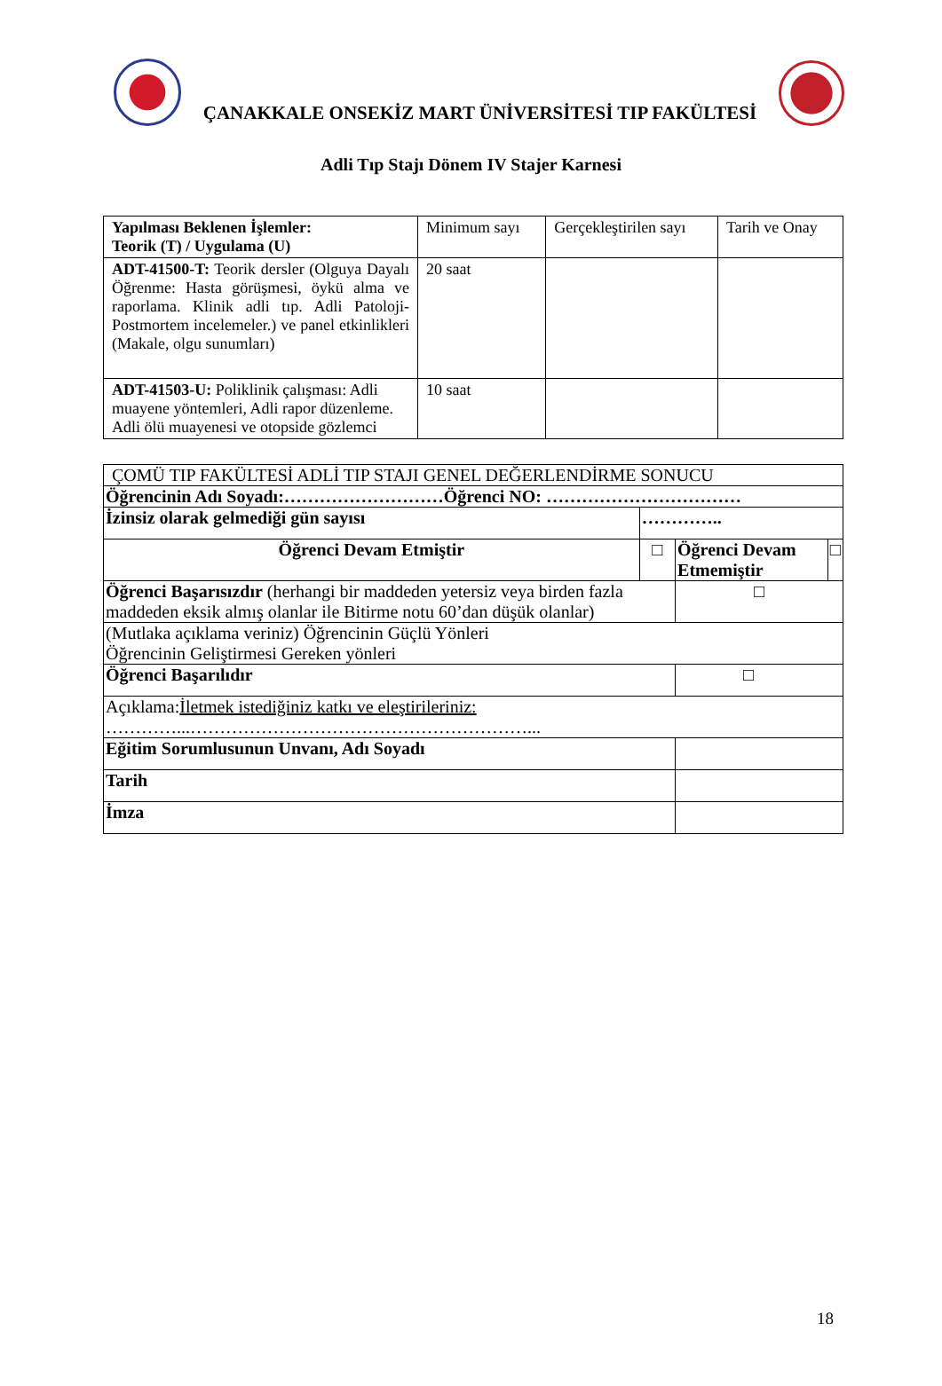ÇANAKKALE ONSEKİZ MART ÜNİVERSİTESİ TIP FAKÜLTESİ
Adli Tıp Stajı Dönem IV Stajer Karnesi
| Yapılması Beklenen İşlemler: Teorik (T) / Uygulama (U) | Minimum sayı | Gerçekleştirilen sayı | Tarih ve Onay |
| --- | --- | --- | --- |
| ADT-41500-T: Teorik dersler (Olguya Dayalı Öğrenme: Hasta görüşmesi, öykü alma ve raporlama. Klinik adli tıp. Adli Patoloji-Postmortem incelemeler.) ve panel etkinlikleri (Makale, olgu sunumları) | 20 saat | | |
| ADT-41503-U: Poliklinik çalışması: Adli muayene yöntemleri, Adli rapor düzenleme. Adli ölü muayenesi ve otopside gözlemci | 10 saat | | |
| ÇOMÜ TIP FAKÜLTESİ ADLİ TIP STAJI GENEL DEĞERLENDİRME SONUCU | | | |
| Öğrencinin Adı Soyadı:………………………Öğrenci NO: …………………………… | | | |
| İzinsiz olarak gelmediği gün sayısı | ………….. | | |
| Öğrenci Devam Etmiştir | □ | Öğrenci Devam Etmemiştir | □ |
| Öğrenci Başarısızdır (herhangi bir maddeden yetersiz veya birden fazla maddeden eksik almış olanlar ile Bitirme notu 60’dan düşük olanlar) | | □ | |
| (Mutlaka açıklama veriniz) Öğrencinin Güçlü Yönleri Öğrencinin Geliştirmesi Gereken yönleri | | | |
| Öğrenci Başarılıdır | | □ | |
| Açıklama: İletmek istediğiniz katkı ve eleştirileriniz: …………...…………………………………………………... | | | |
| Eğitim Sorumlusunun Unvanı, Adı Soyadı | | | |
| Tarih | | | |
| İmza | | | |
18